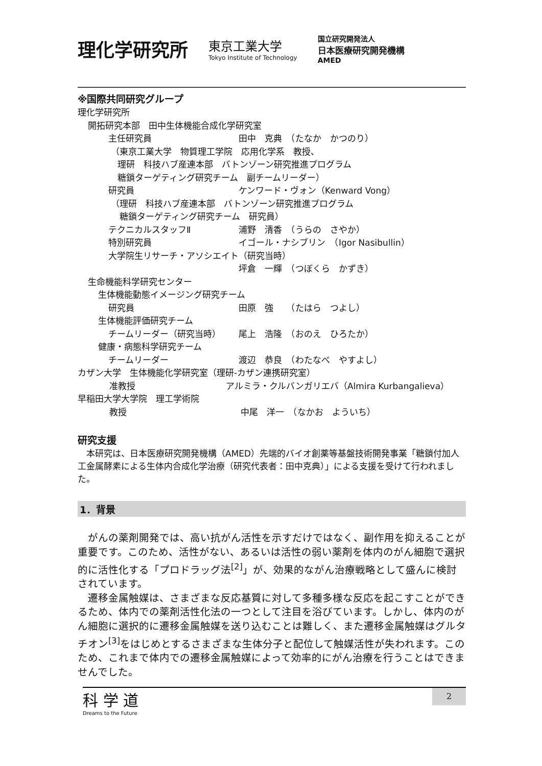理化学研究所
東京工業大学
Tokyo Institute of Technology
国立研究開発法人
日本医療研究開発機構
AMED
※国際共同研究グループ
理化学研究所
開拓研究本部　田中生体機能合成化学研究室
主任研究員 田中　克典　（たなか　かつのり）
（東京工業大学　物質理工学院　応用化学系　教授、
理研　科技ハブ産連本部　バトンゾーン研究推進プログラム
糖鎖ターゲティング研究チーム　副チームリーダー）
研究員 ケンワード・ヴォン（Kenward Vong）
（理研　科技ハブ産連本部　バトンゾーン研究推進プログラム
糖鎖ターゲティング研究チーム　研究員）
テクニカルスタッフⅡ 浦野　清香　（うらの　さやか）
特別研究員 イゴール・ナシブリン　（Igor Nasibullin）
大学院生リサーチ・アソシエイト（研究当時）
坪倉　一輝　（つぼくら　かずき）
生命機能科学研究センター
生体機能動態イメージング研究チーム
研究員 田原　強　　（たはら　つよし）
生体機能評価研究チーム
チームリーダー（研究当時） 尾上　浩隆　（おのえ　ひろたか）
健康・病態科学研究チーム
チームリーダー 渡辺　恭良　（わたなべ　やすよし）
カザン大学　生体機能化学研究室（理研-カザン連携研究室）
准教授 アルミラ・クルバンガリエバ（Almira Kurbangalieva）
早稲田大学大学院　理工学術院
教授 中尾　洋一　（なかお　よういち）
研究支援
　本研究は、日本医療研究開発機構（AMED）先端的バイオ創薬等基盤技術開発事業「糖鎖付加人工金属酵素による生体内合成化学治療（研究代表者：田中克典）」による支援を受けて行われました。
1．背景
　がんの薬剤開発では、高い抗がん活性を示すだけではなく、副作用を抑えることが重要です。このため、活性がない、あるいは活性の弱い薬剤を体内のがん細胞で選択的に活性化する「プロドラッグ法<sup>[2]</sup>」が、効果的ながん治療戦略として盛んに検討されています。
　遷移金属触媒は、さまざまな反応基質に対して多種多様な反応を起こすことができるため、体内での薬剤活性化法の一つとして注目を浴びています。しかし、体内のがん細胞に選択的に遷移金属触媒を送り込むことは難しく、また遷移金属触媒はグルタチオン<sup>[3]</sup>をはじめとするさまざまな生体分子と配位して触媒活性が失われます。このため、これまで体内での遷移金属触媒によって効率的にがん治療を行うことはできませんでした。
科 学 道
Dreams to the Future
2